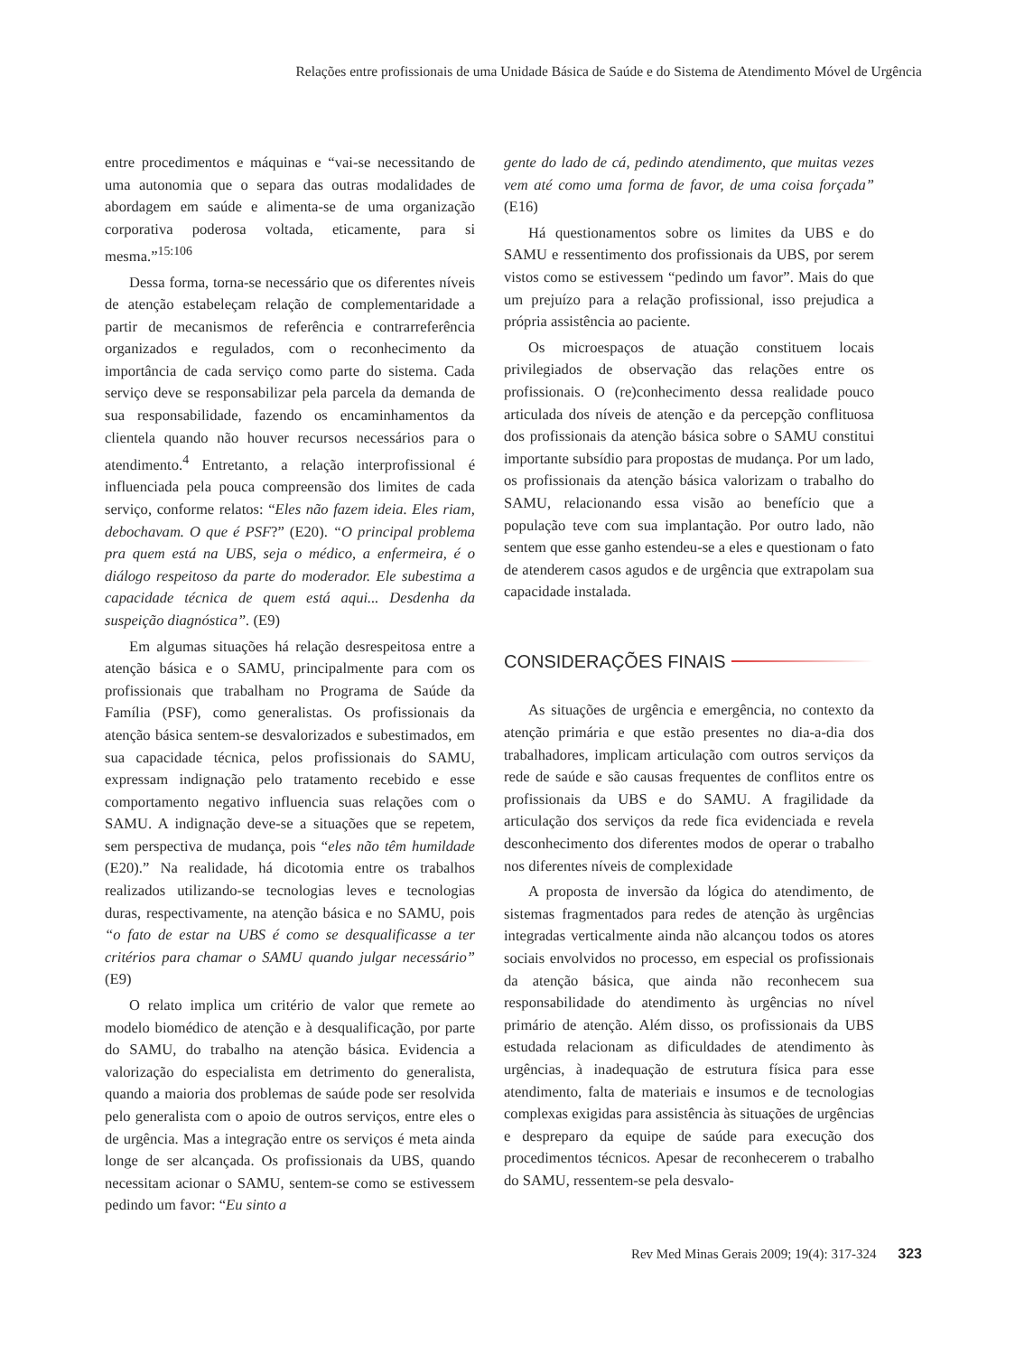Relações entre profissionais de uma Unidade Básica de Saúde e do Sistema de Atendimento Móvel de Urgência
entre procedimentos e máquinas e “vai-se necessitando de uma autonomia que o separa das outras modalidades de abordagem em saúde e alimenta-se de uma organização corporativa poderosa voltada, eticamente, para si mesma.”<sup>15:106</sup>
Dessa forma, torna-se necessário que os diferentes níveis de atenção estabeleçam relação de complementaridade a partir de mecanismos de referência e contrarreferência organizados e regulados, com o reconhecimento da importância de cada serviço como parte do sistema. Cada serviço deve se responsabilizar pela parcela da demanda de sua responsabilidade, fazendo os encaminhamentos da clientela quando não houver recursos necessários para o atendimento.<sup>4</sup> Entretanto, a relação interprofissional é influenciada pela pouca compreensão dos limites de cada serviço, conforme relatos: “Eles não fazem ideia. Eles riam, debochavam. O que é PSF?” (E20). “O principal problema pra quem está na UBS, seja o médico, a enfermeira, é o diálogo respeitoso da parte do moderador. Ele subestima a capacidade técnica de quem está aqui... Desdenha da suspeição diagnóstica”. (E9)
Em algumas situações há relação desrespeitosa entre a atenção básica e o SAMU, principalmente para com os profissionais que trabalham no Programa de Saúde da Família (PSF), como generalistas. Os profissionais da atenção básica sentem-se desvalorizados e subestimados, em sua capacidade técnica, pelos profissionais do SAMU, expressam indignação pelo tratamento recebido e esse comportamento negativo influencia suas relações com o SAMU. A indignação deve-se a situações que se repetem, sem perspectiva de mudança, pois “eles não têm humildade (E20).” Na realidade, há dicotomia entre os trabalhos realizados utilizando-se tecnologias leves e tecnologias duras, respectivamente, na atenção básica e no SAMU, pois “o fato de estar na UBS é como se desqualificasse a ter critérios para chamar o SAMU quando julgar necessário” (E9)
O relato implica um critério de valor que remete ao modelo biomédico de atenção e à desqualificação, por parte do SAMU, do trabalho na atenção básica. Evidencia a valorização do especialista em detrimento do generalista, quando a maioria dos problemas de saúde pode ser resolvida pelo generalista com o apoio de outros serviços, entre eles o de urgência. Mas a integração entre os serviços é meta ainda longe de ser alcançada. Os profissionais da UBS, quando necessitam acionar o SAMU, sentem-se como se estivessem pedindo um favor: “Eu sinto a
gente do lado de cá, pedindo atendimento, que muitas vezes vem até como uma forma de favor, de uma coisa forçada” (E16)
Há questionamentos sobre os limites da UBS e do SAMU e ressentimento dos profissionais da UBS, por serem vistos como se estivessem “pedindo um favor”. Mais do que um prejuízo para a relação profissional, isso prejudica a própria assistência ao paciente.
Os microespaços de atuação constituem locais privilegiados de observação das relações entre os profissionais. O (re)conhecimento dessa realidade pouco articulada dos níveis de atenção e da percepção conflituosa dos profissionais da atenção básica sobre o SAMU constitui importante subsídio para propostas de mudança. Por um lado, os profissionais da atenção básica valorizam o trabalho do SAMU, relacionando essa visão ao benefício que a população teve com sua implantação. Por outro lado, não sentem que esse ganho estendeu-se a eles e questionam o fato de atenderem casos agudos e de urgência que extrapolam sua capacidade instalada.
CONSIDERAÇÕES FINAIS
As situações de urgência e emergência, no contexto da atenção primária e que estão presentes no dia-a-dia dos trabalhadores, implicam articulação com outros serviços da rede de saúde e são causas frequentes de conflitos entre os profissionais da UBS e do SAMU. A fragilidade da articulação dos serviços da rede fica evidenciada e revela desconhecimento dos diferentes modos de operar o trabalho nos diferentes níveis de complexidade
A proposta de inversão da lógica do atendimento, de sistemas fragmentados para redes de atenção às urgências integradas verticalmente ainda não alcançou todos os atores sociais envolvidos no processo, em especial os profissionais da atenção básica, que ainda não reconhecem sua responsabilidade do atendimento às urgências no nível primário de atenção. Além disso, os profissionais da UBS estudada relacionam as dificuldades de atendimento às urgências, à inadequação de estrutura física para esse atendimento, falta de materiais e insumos e de tecnologias complexas exigidas para assistência às situações de urgências e despreparo da equipe de saúde para execução dos procedimentos técnicos. Apesar de reconhecerem o trabalho do SAMU, ressentem-se pela desvalo-
Rev Med Minas Gerais 2009; 19(4): 317-324 323